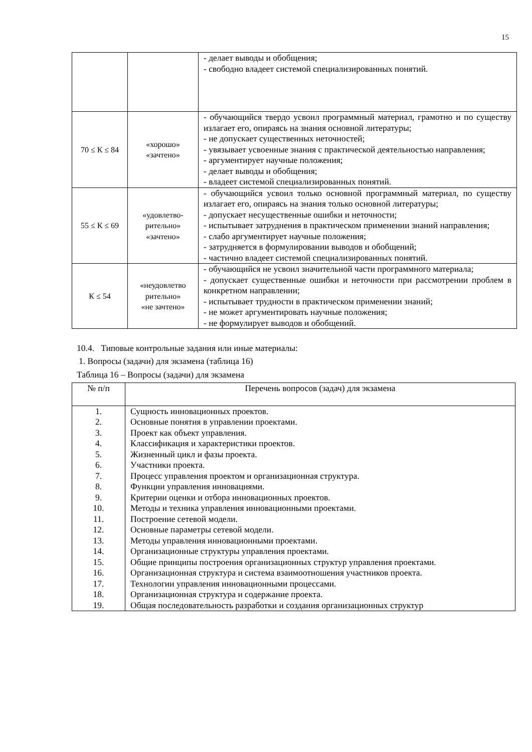15
| | | - делает выводы и обобщения; - свободно владеет системой специализированных понятий. |
| 70 ≤ К ≤ 84 | «хорошо» «зачтено» | - обучающийся твердо усвоил программный материал, грамотно и по существу излагает его, опираясь на знания основной литературы; - не допускает существенных неточностей; - увязывает усвоенные знания с практической деятельностью направления; - аргументирует научные положения; - делает выводы и обобщения; - владеет системой специализированных понятий. |
| 55 ≤ К ≤ 69 | «удовлетво- рительно» «зачтено» | - обучающийся усвоил только основной программный материал, по существу излагает его, опираясь на знания только основной литературы; - допускает несущественные ошибки и неточности; - испытывает затруднения в практическом применении знаний направления; - слабо аргументирует научные положения; - затрудняется в формулировании выводов и обобщений; - частично владеет системой специализированных понятий. |
| К ≤ 54 | «неудовлетво рительно» «не зачтено» | - обучающийся не усвоил значительной части программного материала; - допускает существенные ошибки и неточности при рассмотрении проблем в конкретном направлении; - испытывает трудности в практическом применении знаний; - не может аргументировать научные положения; - не формулирует выводов и обобщений. |
10.4. Типовые контрольные задания или иные материалы:
1. Вопросы (задачи) для экзамена (таблица 16)
Таблица 16 – Вопросы (задачи) для экзамена
| № п/п | Перечень вопросов (задач) для экзамена |
| --- | --- |
| 1. 2. 3. 4. 5. 6. 7. 8. 9. 10. 11. 12. 13. 14. 15. 16. 17. 18. 19. | Сущность инновационных проектов. Основные понятия в управлении проектами. Проект как объект управления. Классификация и характеристики проектов. Жизненный цикл и фазы проекта. Участники проекта. Процесс управления проектом и организационная структура. Функции управления инновациями. Критерии оценки и отбора инновационных проектов. Методы и техника управления инновационными проектами. Построение сетевой модели. Основные параметры сетевой модели. Методы управления инновационными проектами. Организационные структуры управления проектами. Общие принципы построения организационных структур управления проектами. Организационная структура и система взаимоотношения участников проекта. Технологии управления инновационными процессами. Организационная структура и содержание проекта. Общая последовательность разработки и создания организационных структур |